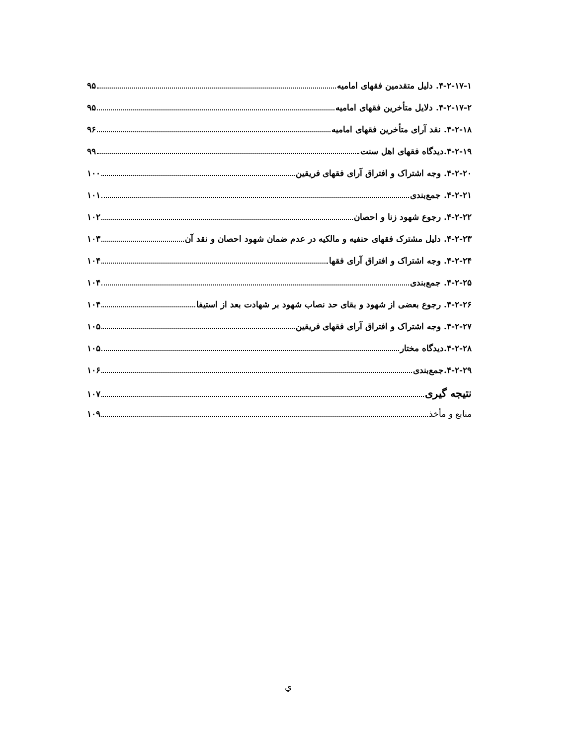۴-۲-۱۷-۱. دلیل متقدمین فقهای امامیه ۹۵
۴-۲-۱۷-۲. دلایل متأخرین فقهای امامیه ۹۵
۴-۲-۱۸. نقد آرای متأخرین فقهای امامیه ۹۶
۴-۲-۱۹.دیدگاه فقهای اهل سنت ۹۹
۴-۲-۲۰. وجه اشتراک و افتراق آرای فقهای فریقین ۱۰۰
۴-۲-۲۱. جمع‌بندی ۱۰۱
۴-۲-۲۲. رجوع شهود زنا و احصان ۱۰۲
۴-۲-۲۳. دلیل مشترک فقهای حنفیه و مالکیه در عدم ضمان شهود احصان و نقد آن ۱۰۳
۴-۲-۲۴. وجه اشتراک و افتراق آرای فقها ۱۰۴
۴-۲-۲۵. جمع‌بندی ۱۰۴
۴-۲-۲۶. رجوع بعضی از شهود و بقای حد نصاب شهود بر شهادت بعد از استیفا ۱۰۴
۴-۲-۲۷. وجه اشتراک و افتراق آرای فقهای فریقین ۱۰۵
۴-۲-۲۸.دیدگاه مختار ۱۰۵
۴-۲-۲۹.جمع‌بندی ۱۰۶
نتیجه گیری ۱۰۷
منابع و مأخذ ۱۰۹
ي